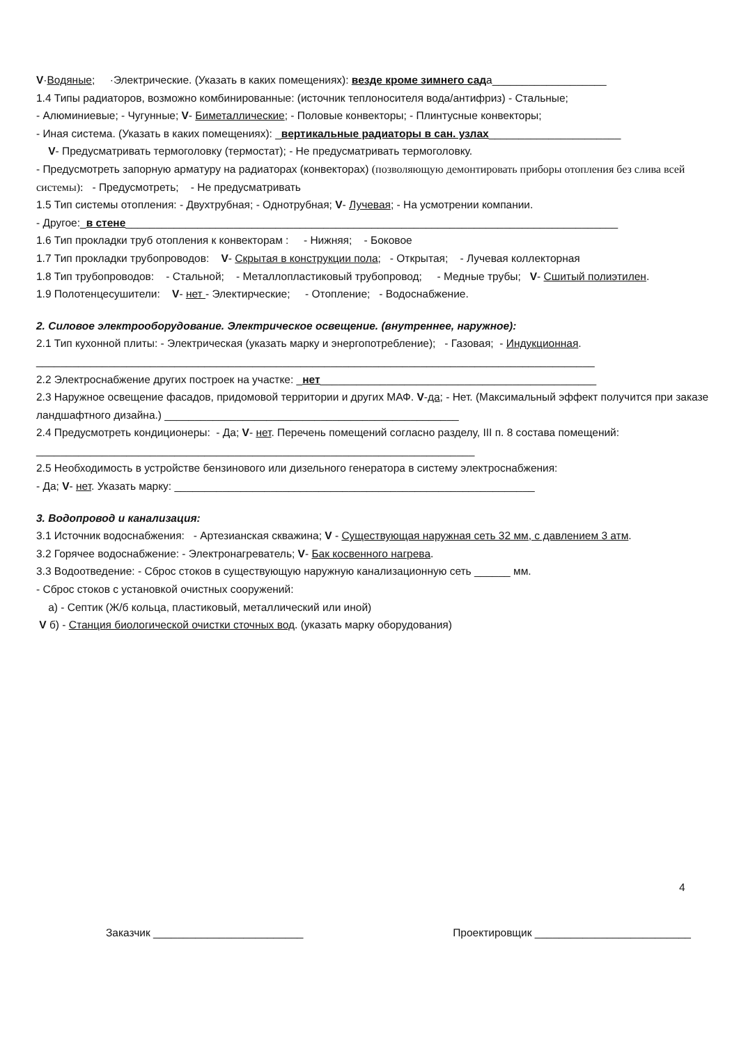V·Водяные; ·Электрические. (Указать в каких помещениях): везде кроме зимнего сада___________________
1.4 Типы радиаторов, возможно комбинированные: (источник теплоносителя вода/антифриз) - Стальные;
- Алюминиевые; - Чугунные; V- Биметаллические; - Половые конвекторы; - Плинтусные конвекторы;
- Иная система. (Указать в каких помещениях): _вертикальные радиаторы в сан. узлах______________________
V- Предусматривать термоголовку (термостат); - Не предусматривать термоголовку.
- Предусмотреть запорную арматуру на радиаторах (конвекторах) (позволяющую демонтировать приборы отопления без слива всей системы): - Предусмотреть; - Не предусматривать
1.5 Тип системы отопления: - Двухтрубная; - Однотрубная; V- Лучевая; - На усмотрении компании.
- Другое:_в стене__________________________________________________________________________________
1.6 Тип прокладки труб отопления к конвекторам : - Нижняя; - Боковое
1.7 Тип прокладки трубопроводов: V- Скрытая в конструкции пола; - Открытая; - Лучевая коллекторная
1.8 Тип трубопроводов: - Стальной; - Металлопластиковый трубопровод; - Медные трубы; V- Сшитый полиэтилен.
1.9 Полотенцесушители: V- нет - Электирческие; - Отопление; - Водоснабжение.
2. Силовое электрооборудование. Электрическое освещение. (внутреннее, наружное):
2.1 Тип кухонной плиты: - Электрическая (указать марку и энергопотребление); - Газовая; - Индукционная.
_____________________________________________________________________________________________
2.2 Электроснабжение других построек на участке: _нет______________________________________________
2.3 Наружное освещение фасадов, придомовой территории и других МАФ. V-да; - Нет. (Максимальный эффект получится при заказе ландшафтного дизайна.) _________________________________________________
2.4 Предусмотреть кондиционеры: - Да; V- нет. Перечень помещений согласно разделу, III п. 8 состава помещений: _________________________________________________________________________
2.5 Необходимость в устройстве бензинового или дизельного генератора в систему электроснабжения:
- Да; V- нет. Указать марку: ____________________________________________________________
3. Водопровод и канализация:
3.1 Источник водоснабжения: - Артезианская скважина; V - Существующая наружная сеть 32 мм, с давлением 3 атм.
3.2 Горячее водоснабжение: - Электронагреватель; V- Бак косвенного нагрева.
3.3 Водоотведение: - Сброс стоков в существующую наружную канализационную сеть ______ мм.
- Сброс стоков с установкой очистных сооружений:
а) - Септик (Ж/б кольца, пластиковый, металлический или иной)
V б) - Станция биологической очистки сточных вод. (указать марку оборудования)
4
Заказчик _________________________ Проектировщик __________________________